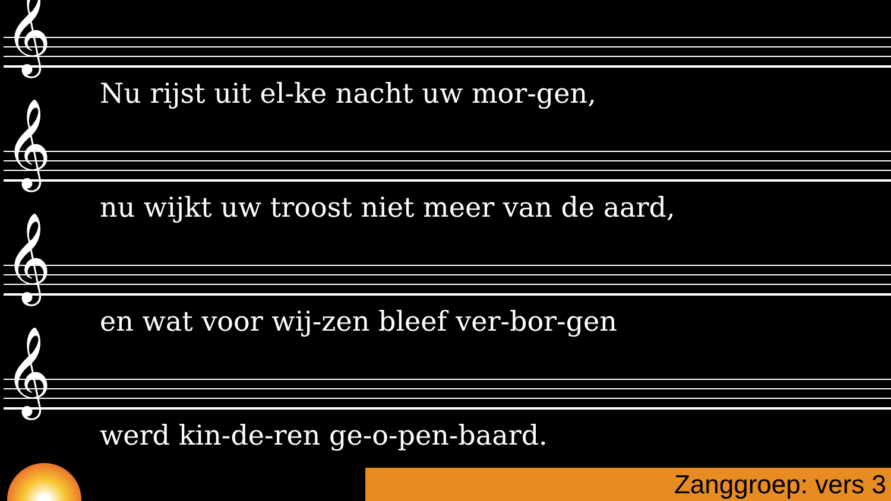𝄞
Nu rijst uit el-ke nacht uw mor-gen,
𝄞
nu wijkt uw troost niet meer van de aard,
𝄞
en wat voor wij-zen bleef ver-bor-gen
𝄞
werd kin-de-ren ge-o-pen-baard.
Zanggroep: vers 3